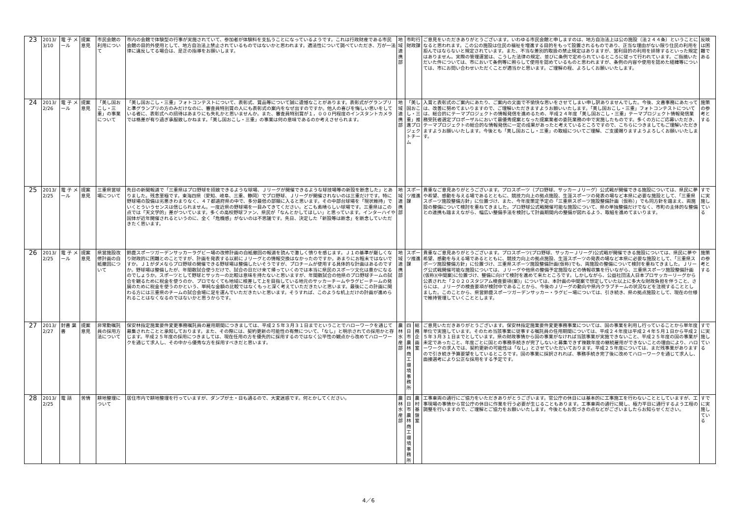| 23 | 2013/ 3/10 | 電 子 メール | 提案 意見 | 市民会館の利用について | 市内の会館で体験型の行事が実施されていて、参加者が体験料を支払うことになっているようです。これは行政財産である市民会館の目的外使用として、地方自治法上禁止されているものではないかと思われます。適法性について調べていただき、万が一法律に違反してる場合は、是正の指導をお願いします。 | 地域連携部 | 市町行財政課 | | ご意見をいただきありがとうございます。いわゆる市民会館と申しますのは、地方自治法上は公の施設（法２４４条）ということになると思われます。この公の施設は住民の福祉を増進する目的をもって設置されるものであり、正当な理由がない限り住民の利用を拒んではならないと規定されています。また、不当な差別的取扱の禁止規定はありますが、営利目的の利用を排除するといった規定はありません。実際の管理運営は、こうした法律の規定、並びに条例で定められているところに従って行われています。ご指摘いただいた件については、市において条例等に照らして使用を認めているものと思われますが、条例の内容や使用を認めた経緯等については、市にお問い合わせいただくことが適当かと思います。ご理解の程、よろしくお願いいたします。 | 反映は困難である |
| 24 | 2013/ 2/26 | 電 子 メール | 提案 意見 | 「美し国おこし・三重」の事業について | 「美し国おこし・三重」フォトコンテストについて、表彰式、賞品等について誠に遺憾なことがあります。表彰式がグランプリと準グランプリの方のみだけなのに、審査員特別賞の人にも表彰式の案内をなぜ出すのですか。他人の喜びを悔しい思いをしている者に、表彰式への招待はあまりにも失礼かと思いませんか。また、審査員特別賞が１，０００円程度のインスタントカメラでは格差が有り過ぎ承服致しかねます。「美し国おこし・三重」の事業は何の意味であるのか考えさせられます。 | 地域連携部 | 「美し国おこし・三重」推進プロジェクトチーム | | 入賞と表彰式のご案内にあたり、ご案内の文面で不愉快な思いをさせてしまい申し訳ありませんでした。今後、文書事務にあたっては、改善に努めてまいりますので、ご理解いただきますようお願いいたします。「美し国おこし・三重」フォトコンテストについては、総合的にテーマプロジェクトの情報発信を進めるため、平成２４年度「美し国おこし・三重」テーマプロジェクト情報発信業務受託者選定プロポーザルにおいて最優秀提案となった提案業者の委託業務の中で実施したものです。多くの方にご応募いただき、テーマプロジェクトの総合的な情報発信に一定の成果があったと考えているところですので、こちらにつきましてもご理解いただきますようお願いいたします。今後とも「美し国おこし・三重」の取組についてご理解、ご支援賜りますようよろしくお願いいたします。 | 施策の参考とする |
| 25 | 2013/ 2/25 | 電 子 メール | 提案 意見 | 三重県営球場について | 先日の新聞報道で「三重県はプロ野球を招致できるような球場、Ｊリーグが開催できるような球技場等の新設を断念した」とありました。残念至極です。東海四県（愛知、岐阜、三重、静岡）でプロ野球、Ｊリーグが開催されないのは三重だけです。特に野球場の設備は劣悪きわまりなく、４７都道府県の中で、多分最低の部類に入ると思います。その中部台球場を「現状維持」でいくとういうセンスは信じられません。一度近県の野球場を一目みてきてください。どこも素晴らしい球場です。三重県はこの点では「天文学的」差がついています。多くの高校野球ファン、県民が「なんとかしてほしい」と思っています。インターハイや国体が近年開催されるというのに、全く「危機感」がないのは不思議です。先日、決定した「新設等は断念」を断念していただきたく思います。 | 地域連携部 | スポーツ推進課 | | 貴重なご意見ありがとうございます。プロスポーツ（プロ野球、サッカーＪリーグ）公式戦が開催できる施設については、県民に夢や希望、感動を与える場であるとともに、競技力向上の拠点施設、生涯スポーツの発表の場など本県に必要な施設として、「三重県スポーツ施設整備方針」に位置づけ、また、今年度策定予定の「三重県スポーツ施設整備計画（仮称）」でも同方針を踏まえ、両施設の整備について検討を重ねてきました。プロ野球公式戦開催可能な施設について、県の単独整備だけでなく、市町の主体的な整備との連携も踏まえながら、幅広い整備手法を検討して計画期間内の整備が図れるよう、取組を進めてまいります。 | すでに実施している |
| 26 | 2013/ 2/25 | 電 子 メール | 提案 意見 | 県営施設改修計画の白紙撤回について | 鈴鹿スポーツガーデンサッカーラグビー場の改修計画の白紙撤回の報道を読んで激しく憤りを感じます。Ｊ１の基準が厳しくなり財政的に困難とのことですが、計画を発表する以前にＪリーグとの情報交換はなかったのですか。あまりにお粗末ではないですか。Ｊ１がダメならプロ野球の開催できる野球場は整備したいそうですが、プロチームが使用する具体的な計画はあるのですか。野球場は整備したが、年間数試合使うだけで、試合の日だけ来て帰っていくのでは本当に県民のスポーツ文化は豊かになるのでしょうか。スポーツとして野球とサッカーの比較は意味を持たないと思いますが、年間数試合の他県のプロ野球チームの試合を観るために税金を使うのか、プロでなくても地域に根差して上を目指している地元のサッカーチームやラグビーチームの発展のために税金を使うのかという、単純な金額の比較ではなくもっと深く考えていただきたいと思います。最後にこの計画に関わる方には三重県のチームの試合会場に足を運んでいただきたいと思います。そうすれば、このような机上だけの計画が進められることはなくなるのではないかと思うからです。 | 地域連携部 | スポーツ推進課 | | 貴重なご意見ありがとうございます。プロスポーツ(プロ野球、サッカーＪリーグ)公式戦が開催できる施設については、県民に夢や希望、感動を与える場であるとともに、競技力向上の拠点施設、生涯スポーツの発表の場など本県に必要な施設として、「三重県スポーツ施設整備方針」に位置づけ、三重県スポーツ施設整備計画(仮称)でも、両施設の整備について検討を重ねてきました。Ｊリーグ公式戦開催可能な施設については、Ｊリーグや他県の整備予定施設などの情報収集を行いながら、三重県スポーツ施設整備計画(仮称)(中間案)に位置づけ、整備に向けて検討を進めて来たところです。しかしながら、公益社団法人日本プロサッカーリーグから公表された「２０２０スタジアム検査要項(案)」については、本計画の中間案で想定していた以上に多大な財政負担を伴うこと、さらには、Ｊリーグの検査要項が検討中であることから、今後のＪリーグの動向や県内クラブチームの状況などを注視することとしました。このことから、県営鈴鹿スポーツガーデンサッカー・ラグビー場については、引き続き、県の拠点施設として、現在の仕様で維持管理していくこととします。 | 施策の参考とする |
| 27 | 2013/ 2/27 | 封書 葉書 | 提案 意見 | 非常勤嘱託員の採用方法について | 保安林指定施業要件変更事務嘱託員の雇用期間につきましては、平成２５年３月３１日までということでハローワークを通じて募集されたことと承知しております。また、その際には、契約更新の可能性の有無について、「なし」と明示されての採用かと存じます。平成２５年度の採用につきましては、現在任用の方を優先的に採用するのではなく公平性の観点から改めてハローワークを通じて求人し、その中から優秀な方を採用すべきだと思います。 | 農林水産部 | 四日市農林商工環境事務所 | 総務企画室 | ご意見いただきありがとうございます。保安林指定施業要件変更事務事業については、国の事業を利用し行っていることから単年度単位で実施しています。そのため当該事業に従事する嘱託員の任用期間については、平成２４年度は平成２４年５月１日から平成２５年３月３１日までとしています。県の財政事情から国の事業がなければ当該事業が実施できないこと、平成２５年度の国の事業が未定であったこと、年度ごとに国との事務手続きが完了しないと募集できず複数年度の継続雇用ができないことの理由により、ハローワークの求人では、契約更新の可能性は「なし」とさせていただいております。平成２５年度については、まだ残事業がありますので引き続き予算要望をしているところです。国の事業に採択されれば、事務手続き完了後に改めてハローワークを通じて求人し、面接選考により公正な採用をする予定です。 | すでに実施している |
| 28 | 2013/ 2/25 | 電 話 | 苦情 | 耕地整理について | 居住市内で耕地整理を行っていますが、ダンプが土・日も通るので、大変迷惑です。何とかしてください。 | 農林水産部 | 四日市農林商工環境事務所 | 農村基盤室 | 工事車両の通行にご協力をいただきありがとうございます。官公庁の休日には基本的に工事施工を行わないこととしていますが、工事現場の事情から官公庁の休日に作業を行う必要が生じることもあります。工事車両の通行に関し、極力平日に通行するよう工程の調整を行いますので、ご理解とご協力をお願いいたします。今後ともお気づきの点などがございましたらお知らせください。 | すでに実施している |
4／6